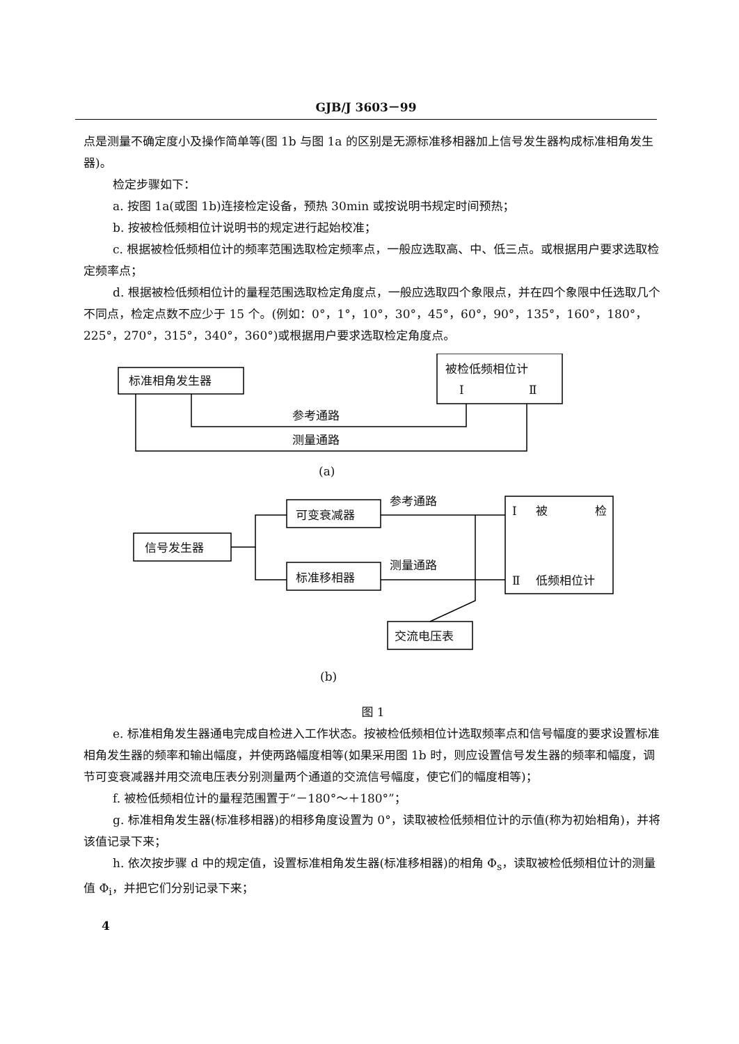GJB/J 3603－99
点是测量不确定度小及操作简单等(图 1b 与图 1a 的区别是无源标准移相器加上信号发生器构成标准相角发生器)。
检定步骤如下：
a. 按图 1a(或图 1b)连接检定设备，预热 30min 或按说明书规定时间预热；
b. 按被检低频相位计说明书的规定进行起始校准；
c. 根据被检低频相位计的频率范围选取检定频率点，一般应选取高、中、低三点。或根据用户要求选取检定频率点；
d. 根据被检低频相位计的量程范围选取检定角度点，一般应选取四个象限点，并在四个象限中任选取几个不同点，检定点数不应少于 15 个。(例如：0°，1°，10°，30°，45°，60°，90°，135°，160°，180°，225°，270°，315°，340°，360°)或根据用户要求选取检定角度点。
标准相角发生器
被检低频相位计
Ⅰ
Ⅱ
参考通路
测量通路
(a)
可变衰减器
参考通路
信号发生器
测量通路
标准移相器
Ⅰ
被
检
Ⅱ
低频相位计
交流电压表
(b)
图 1
e. 标准相角发生器通电完成自检进入工作状态。按被检低频相位计选取频率点和信号幅度的要求设置标准相角发生器的频率和输出幅度，并使两路幅度相等(如果采用图 1b 时，则应设置信号发生器的频率和幅度，调节可变衰减器并用交流电压表分别测量两个通道的交流信号幅度，使它们的幅度相等)；
f. 被检低频相位计的量程范围置于“－180°～＋180°”；
g. 标准相角发生器(标准移相器)的相移角度设置为 0°，读取被检低频相位计的示值(称为初始相角)，并将该值记录下来；
h. 依次按步骤 d 中的规定值，设置标准相角发生器(标准移相器)的相角 Φ<sub>s</sub>，读取被检低频相位计的测量值 Φ<sub>i</sub>，并把它们分别记录下来；
4